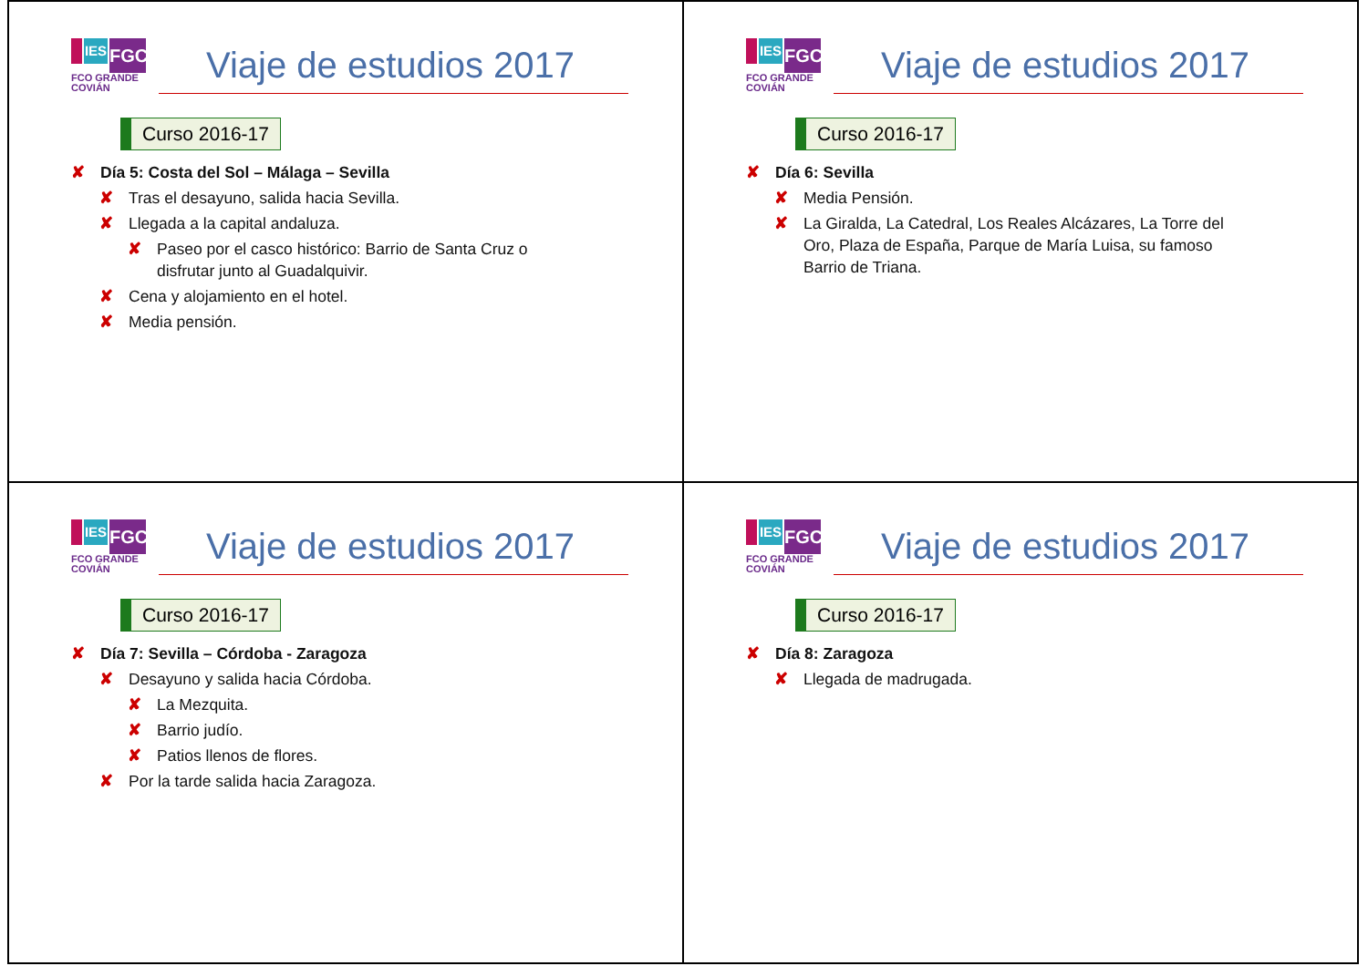IES
FGC
FCO GRANDE COVIÁN
Viaje de estudios 2017
Curso 2016-17
✘ Día 5: Costa del Sol – Málaga – Sevilla
✘ Tras el desayuno, salida hacia Sevilla.
✘ Llegada a la capital andaluza.
✘ Paseo por el casco histórico: Barrio de Santa Cruz o disfrutar junto al Guadalquivir.
✘ Cena y alojamiento en el hotel.
✘ Media pensión.
IES
FGC
FCO GRANDE COVIÁN
Viaje de estudios 2017
Curso 2016-17
✘ Día 6: Sevilla
✘ Media Pensión.
✘ La Giralda, La Catedral, Los Reales Alcázares, La Torre del Oro, Plaza de España, Parque de María Luisa, su famoso Barrio de Triana.
IES
FGC
FCO GRANDE COVIÁN
Viaje de estudios 2017
Curso 2016-17
✘ Día 7: Sevilla – Córdoba - Zaragoza
✘ Desayuno y salida hacia Córdoba.
✘ La Mezquita.
✘ Barrio judío.
✘ Patios llenos de flores.
✘ Por la tarde salida hacia Zaragoza.
IES
FGC
FCO GRANDE COVIÁN
Viaje de estudios 2017
Curso 2016-17
✘ Día 8: Zaragoza
✘ Llegada de madrugada.